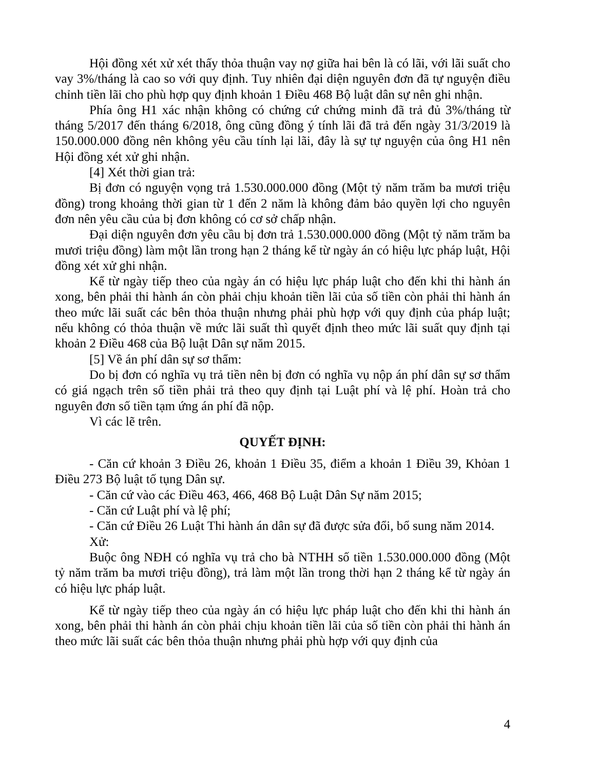Hội đồng xét xử xét thấy thỏa thuận vay nợ giữa hai bên là có lãi, với lãi suất cho vay 3%/tháng là cao so với quy định. Tuy nhiên đại diện nguyên đơn đã tự nguyện điều chỉnh tiền lãi cho phù hợp quy định khoản 1 Điều 468 Bộ luật dân sự nên ghi nhận.
Phía ông H1 xác nhận không có chứng cứ chứng minh đã trả đủ 3%/tháng từ tháng 5/2017 đến tháng 6/2018, ông cũng đồng ý tính lãi đã trả đến ngày 31/3/2019 là 150.000.000 đồng nên không yêu cầu tính lại lãi, đây là sự tự nguyện của ông H1 nên Hội đồng xét xử ghi nhận.
[4] Xét thời gian trả:
Bị đơn có nguyện vọng trả 1.530.000.000 đồng (Một tỷ năm trăm ba mươi triệu đồng) trong khoảng thời gian từ 1 đến 2 năm là không đảm bảo quyền lợi cho nguyên đơn nên yêu cầu của bị đơn không có cơ sở chấp nhận.
Đại diện nguyên đơn yêu cầu bị đơn trả 1.530.000.000 đồng (Một tỷ năm trăm ba mươi triệu đồng) làm một lần trong hạn 2 tháng kể từ ngày án có hiệu lực pháp luật, Hội đồng xét xử ghi nhận.
Kể từ ngày tiếp theo của ngày án có hiệu lực pháp luật cho đến khi thi hành án xong, bên phải thi hành án còn phải chịu khoản tiền lãi của số tiền còn phải thi hành án theo mức lãi suất các bên thỏa thuận nhưng phải phù hợp với quy định của pháp luật; nếu không có thỏa thuận về mức lãi suất thì quyết định theo mức lãi suất quy định tại khoản 2 Điều 468 của Bộ luật Dân sự năm 2015.
[5] Về án phí dân sự sơ thẩm:
Do bị đơn có nghĩa vụ trả tiền nên bị đơn có nghĩa vụ nộp án phí dân sự sơ thẩm có giá ngạch trên số tiền phải trả theo quy định tại Luật phí và lệ phí. Hoàn trả cho nguyên đơn số tiền tạm ứng án phí đã nộp.
Vì các lẽ trên.
QUYẾT ĐỊNH:
- Căn cứ khoản 3 Điều 26, khoản 1 Điều 35, điểm a khoản 1 Điều 39, Khỏan 1 Điều 273 Bộ luật tố tụng Dân sự.
- Căn cứ vào các Điều 463, 466, 468 Bộ Luật Dân Sự năm 2015;
- Căn cứ Luật phí và lệ phí;
- Căn cứ Điều 26 Luật Thi hành án dân sự đã được sửa đổi, bổ sung năm 2014.
Xử:
Buộc ông NĐH có nghĩa vụ trả cho bà NTHH số tiền 1.530.000.000 đồng (Một tỷ năm trăm ba mươi triệu đồng), trả làm một lần trong thời hạn 2 tháng kể từ ngày án có hiệu lực pháp luật.
Kể từ ngày tiếp theo của ngày án có hiệu lực pháp luật cho đến khi thi hành án xong, bên phải thi hành án còn phải chịu khoản tiền lãi của số tiền còn phải thi hành án theo mức lãi suất các bên thỏa thuận nhưng phải phù hợp với quy định của
4